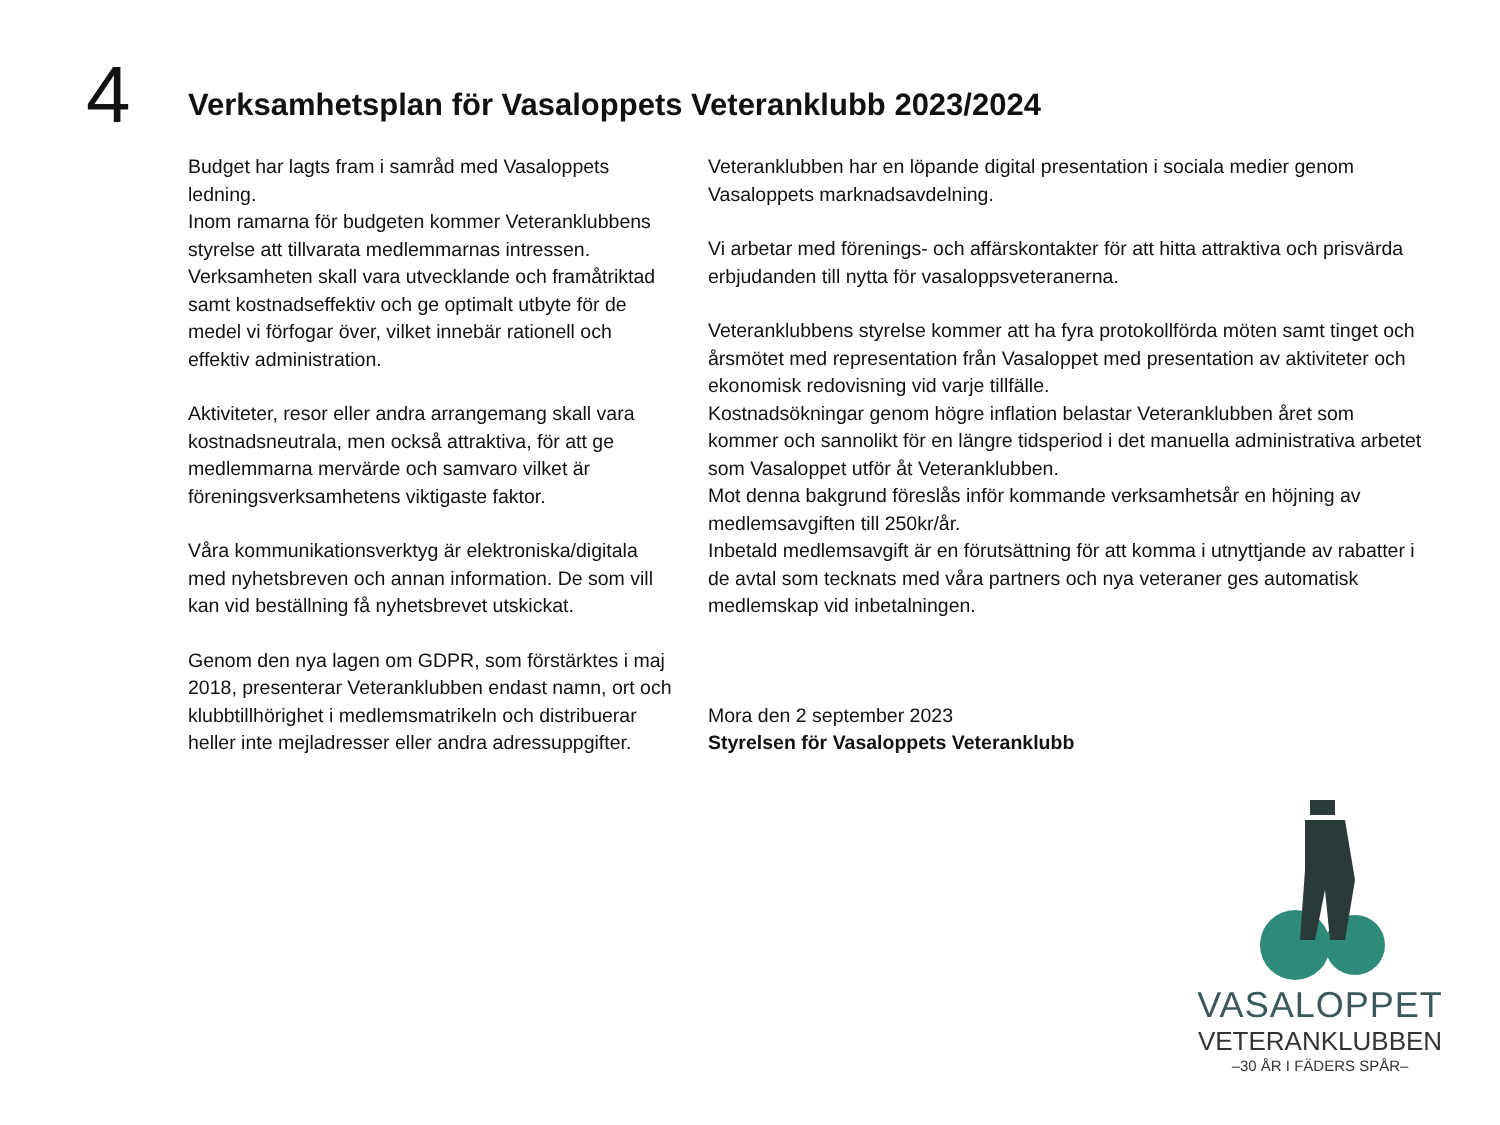4
Verksamhetsplan för Vasaloppets Veteranklubb 2023/2024
Budget har lagts fram i samråd med Vasaloppets ledning.
Inom ramarna för budgeten kommer Veteranklubbens styrelse att tillvarata medlemmarnas intressen.
Verksamheten skall vara utvecklande och framåtriktad samt kostnadseffektiv och ge optimalt utbyte för de medel vi förfogar över, vilket innebär rationell och effektiv administration.
Aktiviteter, resor eller andra arrangemang skall vara kostnadsneutrala, men också attraktiva, för att ge medlemmarna mervärde och samvaro vilket är föreningsverksamhetens viktigaste faktor.
Våra kommunikationsverktyg är elektroniska/digitala med nyhetsbreven och annan information. De som vill kan vid beställning få nyhetsbrevet utskickat.
Genom den nya lagen om GDPR, som förstärktes i maj 2018, presenterar Veteranklubben endast namn, ort och klubbtillhörighet i medlemsmatrikeln och distribuerar heller inte mejladresser eller andra adressuppgifter.
Veteranklubben har en löpande digital presentation i sociala medier genom Vasaloppets marknadsavdelning.
Vi arbetar med förenings- och affärskontakter för att hitta attraktiva och prisvärda erbjudanden till nytta för vasaloppsveteranerna.
Veteranklubbens styrelse kommer att ha fyra protokollförda möten samt tinget och årsmötet med representation från Vasaloppet med presentation av aktiviteter och ekonomisk redovisning vid varje tillfälle.
Kostnadsökningar genom högre inflation belastar Veteranklubben året som kommer och sannolikt för en längre tidsperiod i det manuella administrativa arbetet som Vasaloppet utför åt Veteranklubben.
Mot denna bakgrund föreslås inför kommande verksamhetsår en höjning av medlemsavgiften till 250kr/år.
Inbetald medlemsavgift är en förutsättning för att komma i utnyttjande av rabatter i de avtal som tecknats med våra partners och nya veteraner ges automatisk medlemskap vid inbetalningen.
Mora den 2 september 2023
Styrelsen för Vasaloppets Veteranklubb
VASALOPPET
VETERANKLUBBEN
–30 ÅR I FÄDERS SPÅR–